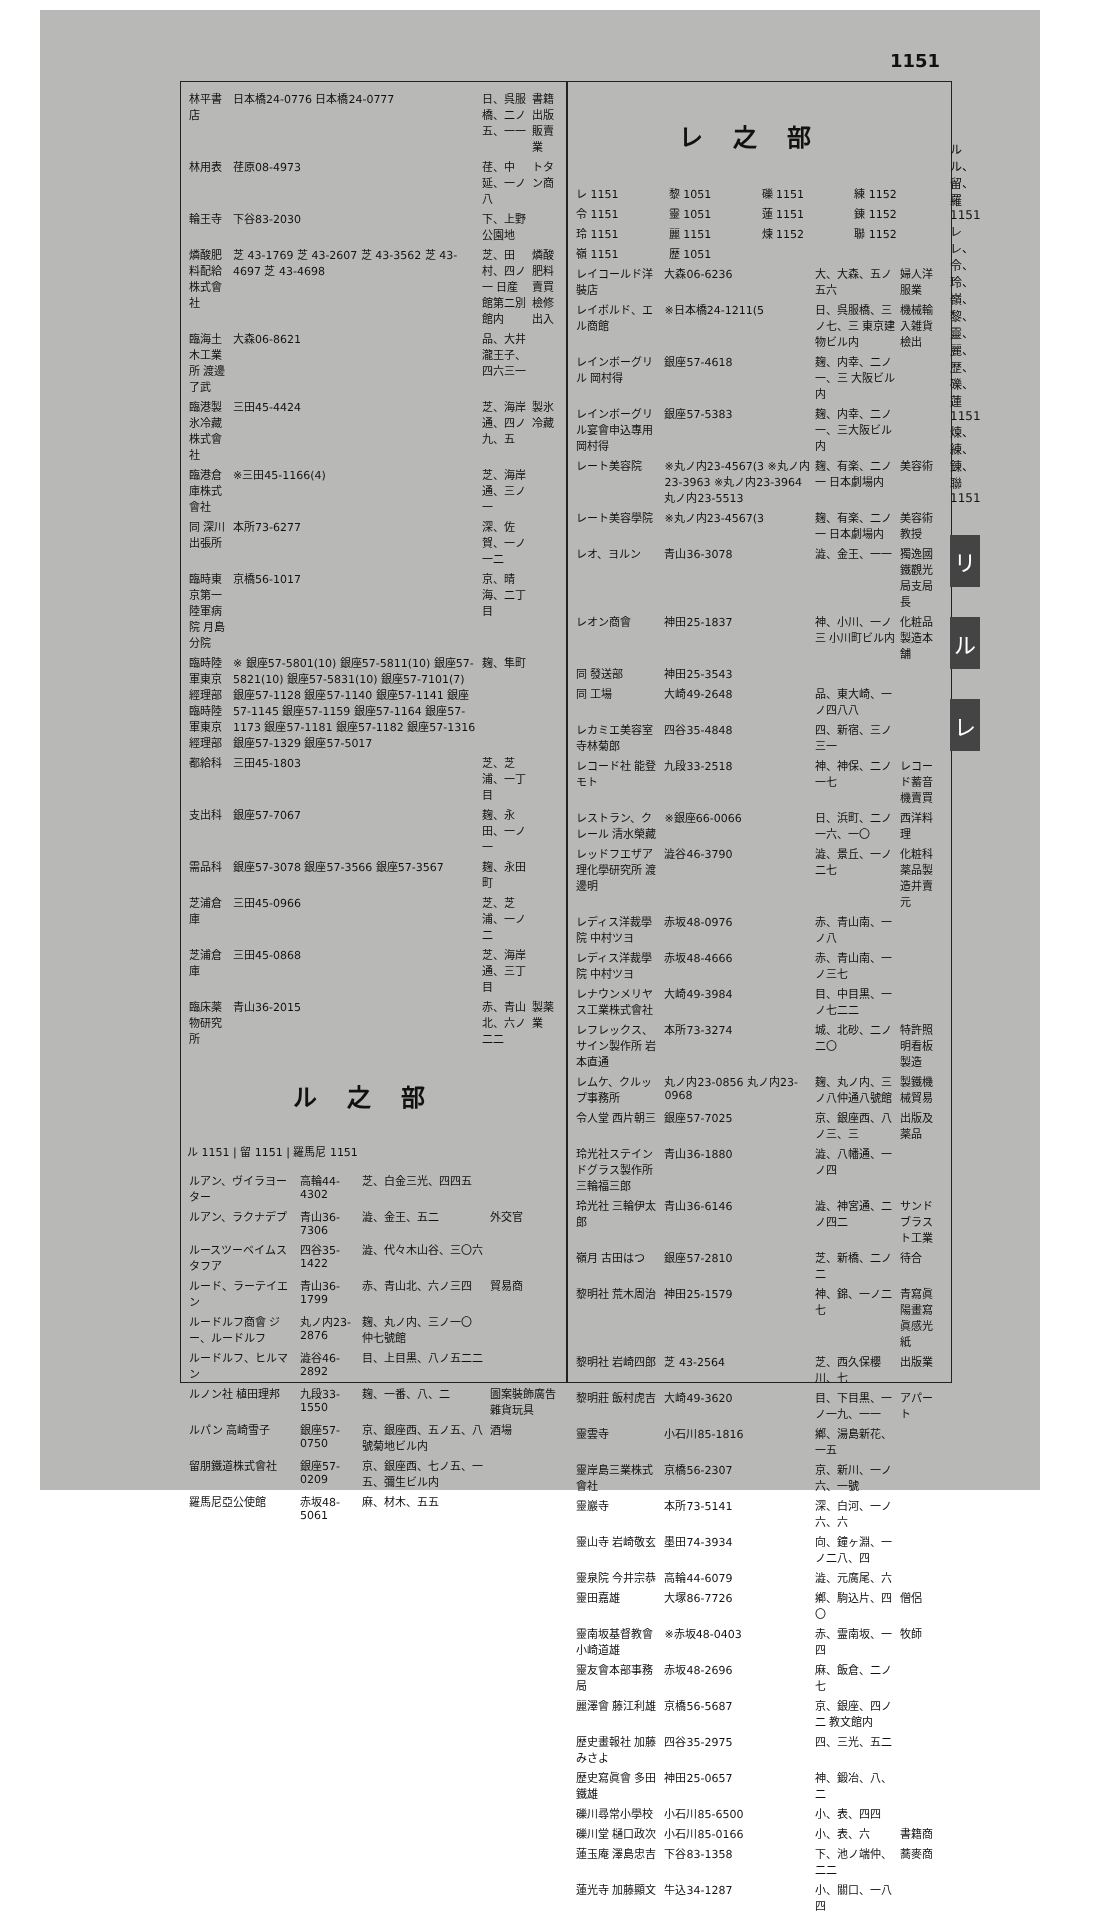1151
| 林平書店 | 日本橋24-0776 日本橋24-0777 | 日、呉服橋、二ノ五、一一 | 書籍出版販賣業 |
| 林用表 | 荏原08-4973 | 荏、中延、一ノ八 | トタン商 |
| 輪王寺 | 下谷83-2030 | 下、上野公園地 | |
| 燐酸肥料配給株式會社 | 芝 43-1769 芝 43-2607 芝 43-3562 芝 43-4697 芝 43-4698 | 芝、田村、四ノ一 日産館第二別館内 | 燐酸肥料賣買檢修出入 |
| 臨海土木工業所 渡邊了武 | 大森06-8621 | 品、大井瀧王子、四六三一 | |
| 臨港製氷冷藏株式會社 | 三田45-4424 | 芝、海岸通、四ノ九、五 | 製氷冷藏 |
| 臨港倉庫株式會社 | ※三田45-1166(4) | 芝、海岸通、三ノ一 | |
| 同 深川出張所 | 本所73-6277 | 深、佐賀、一ノ一二 | |
| 臨時東京第一陸軍病院 月島分院 | 京橋56-1017 | 京、晴海、二丁目 | |
| 臨時陸軍東京經理部 臨時陸軍東京經理部 | ※ 銀座57-5801(10) 銀座57-5811(10) 銀座57-5821(10) 銀座57-5831(10) 銀座57-7101(7) 銀座57-1128 銀座57-1140 銀座57-1141 銀座57-1145 銀座57-1159 銀座57-1164 銀座57-1173 銀座57-1181 銀座57-1182 銀座57-1316 銀座57-1329 銀座57-5017 | 麹、隼町 | |
| 都給科 | 三田45-1803 | 芝、芝浦、一丁目 | |
| 支出科 | 銀座57-7067 | 麹、永田、一ノ一 | |
| 需品科 | 銀座57-3078 銀座57-3566 銀座57-3567 | 麹、永田町 | |
| 芝浦倉庫 | 三田45-0966 | 芝、芝浦、一ノ二 | |
| 芝浦倉庫 | 三田45-0868 | 芝、海岸通、三丁目 | |
| 臨床薬物研究所 | 青山36-2015 | 赤、青山北、六ノ二二 | 製薬業 |
ル之部
ル 1151 | 留 1151 | 羅馬尼 1151
| ルアン、ヴイラヨーター | 高輪44-4302 | 芝、白金三光、四四五 | |
| ルアン、ラクナデプ | 青山36-7306 | 澁、金王、五二 | 外交官 |
| ルースツーベイムスタフア | 四谷35-1422 | 澁、代々木山谷、三〇六 | |
| ルード、ラーテイエン | 青山36-1799 | 赤、青山北、六ノ三四 | 貿易商 |
| ルードルフ商會 ジー、ルードルフ | 丸ノ内23-2876 | 麹、丸ノ内、三ノ一〇 仲七號館 | |
| ルードルフ、ヒルマン | 澁谷46-2892 | 目、上目黒、八ノ五二二 | |
| ルノン社 植田理邦 | 九段33-1550 | 麹、一番、八、二 | 圖案裝飾廣告雜貨玩具 |
| ルパン 高崎雪子 | 銀座57-0750 | 京、銀座西、五ノ五、八號菊地ビル内 | 酒場 |
| 留朋鐵道株式會社 | 銀座57-0209 | 京、銀座西、七ノ五、一五、彌生ビル内 | |
| 羅馬尼亞公使館 | 赤坂48-5061 | 麻、材木、五五 | |
レ之部
| レ 1151 | 黎 1051 | 礫 1151 | 練 1152 |
| 令 1151 | 靈 1051 | 蓮 1151 | 錬 1152 |
| 玲 1151 | 麗 1151 | 煉 1152 | 聯 1152 |
| 嶺 1151 | 歴 1051 | | |
| レイコールド洋裝店 | 大森06-6236 | 大、大森、五ノ五六 | 婦人洋服業 |
| レイボルド、エル商館 | ※日本橋24-1211(5 | 日、呉服橋、三ノ七、三 東京建物ビル内 | 機械輸入雑貨檢出 |
| レインボーグリル 岡村得 | 銀座57-4618 | 麹、内幸、二ノ一、三 大阪ビル内 | |
| レインボーグリル宴會申込專用 岡村得 | 銀座57-5383 | 麹、内幸、二ノ一、三大阪ビル内 | |
| レート美容院 | ※丸ノ内23-4567(3 ※丸ノ内23-3963 ※丸ノ内23-3964 丸ノ内23-5513 | 麹、有楽、二ノ一 日本劇場内 | 美容術 |
| レート美容學院 | ※丸ノ内23-4567(3 | 麹、有楽、二ノ一 日本劇場内 | 美容術教授 |
| レオ、ヨルン | 青山36-3078 | 澁、金王、一一 | 獨逸國鐵觀光局支局長 |
| レオン商會 | 神田25-1837 | 神、小川、一ノ三 小川町ビル内 | 化粧品製造本舗 |
| 同 發送部 | 神田25-3543 | | |
| 同 工場 | 大崎49-2648 | 品、東大崎、一ノ四八八 | |
| レカミエ美容室 寺林菊郎 | 四谷35-4848 | 四、新宿、三ノ三一 | |
| レコード社 能登モト | 九段33-2518 | 神、神保、二ノ一七 | レコード蓄音機賣買 |
| レストラン、クレール 清水榮藏 | ※銀座66-0066 | 日、浜町、二ノ一六、一〇 | 西洋料理 |
| レッドフエザア理化學研究所 渡邊明 | 澁谷46-3790 | 澁、景丘、一ノ二七 | 化粧科薬品製造并賣元 |
| レディス洋裁學院 中村ツヨ | 赤坂48-0976 | 赤、青山南、一ノ八 | |
| レディス洋裁學院 中村ツヨ | 赤坂48-4666 | 赤、青山南、一ノ三七 | |
| レナウンメリヤス工業株式會社 | 大崎49-3984 | 目、中目黒、一ノ七二二 | |
| レフレックス、サイン製作所 岩本直通 | 本所73-3274 | 城、北砂、二ノ二〇 | 特許照明看板製造 |
| レムケ、クルップ事務所 | 丸ノ内23-0856 丸ノ内23-0968 | 麹、丸ノ内、三ノ八仲通八號館 | 製鐵機械貿易 |
| 令人堂 西片朝三 | 銀座57-7025 | 京、銀座西、八ノ三、三 | 出版及薬品 |
| 玲光社ステインドグラス製作所 三輪福三郎 | 青山36-1880 | 澁、八幡通、一ノ四 | |
| 玲光社 三輪伊太郎 | 青山36-6146 | 澁、神宮通、二ノ四二 | サンドブラスト工業 |
| 嶺月 古田はつ | 銀座57-2810 | 芝、新橋、二ノ二 | 待合 |
| 黎明社 荒木周治 | 神田25-1579 | 神、錦、一ノ二七 | 青寫眞陽畫寫眞感光紙 |
| 黎明社 岩崎四郎 | 芝 43-2564 | 芝、西久保櫻川、七 | 出版業 |
| 黎明莊 飯村虎吉 | 大崎49-3620 | 目、下目黒、一ノ一九、一一 | アパート |
| 靈雲寺 | 小石川85-1816 | 鄕、湯島新花、一五 | |
| 靈岸島三業株式會社 | 京橋56-2307 | 京、新川、一ノ六、一號 | |
| 靈巖寺 | 本所73-5141 | 深、白河、一ノ六、六 | |
| 靈山寺 岩崎敬玄 | 墨田74-3934 | 向、鐘ヶ淵、一ノ二八、四 | |
| 靈泉院 今井宗恭 | 高輪44-6079 | 澁、元廣尾、六 | |
| 靈田嘉雄 | 大塚86-7726 | 鄕、駒込片、四〇 | 僧侶 |
| 靈南坂基督教會 小崎道雄 | ※赤坂48-0403 | 赤、霊南坂、一四 | 牧師 |
| 靈友會本部事務局 | 赤坂48-2696 | 麻、飯倉、二ノ七 | |
| 麗澤會 藤江利雄 | 京橋56-5687 | 京、銀座、四ノ二 教文館内 | |
| 歴史畫報社 加藤みさよ | 四谷35-2975 | 四、三光、五二 | |
| 歴史寫眞會 多田鐵雄 | 神田25-0657 | 神、鍛冶、八、二 | |
| 礫川尋常小學校 | 小石川85-6500 | 小、表、四四 | |
| 礫川堂 樋口政次 | 小石川85-0166 | 小、表、六 | 書籍商 |
| 蓮玉庵 澤島忠吉 | 下谷83-1358 | 下、池ノ端仲、二二 | 蕎麥商 |
| 蓮光寺 加藤顯文 | 牛込34-1287 | 小、關口、一八四 | |
ル ル、留、羅 1151
レ レ、令、玲、嶺、黎、靈、麗、歴、礫、蓮 1151 煉、練、錬、聯 1151
リ
ル
レ